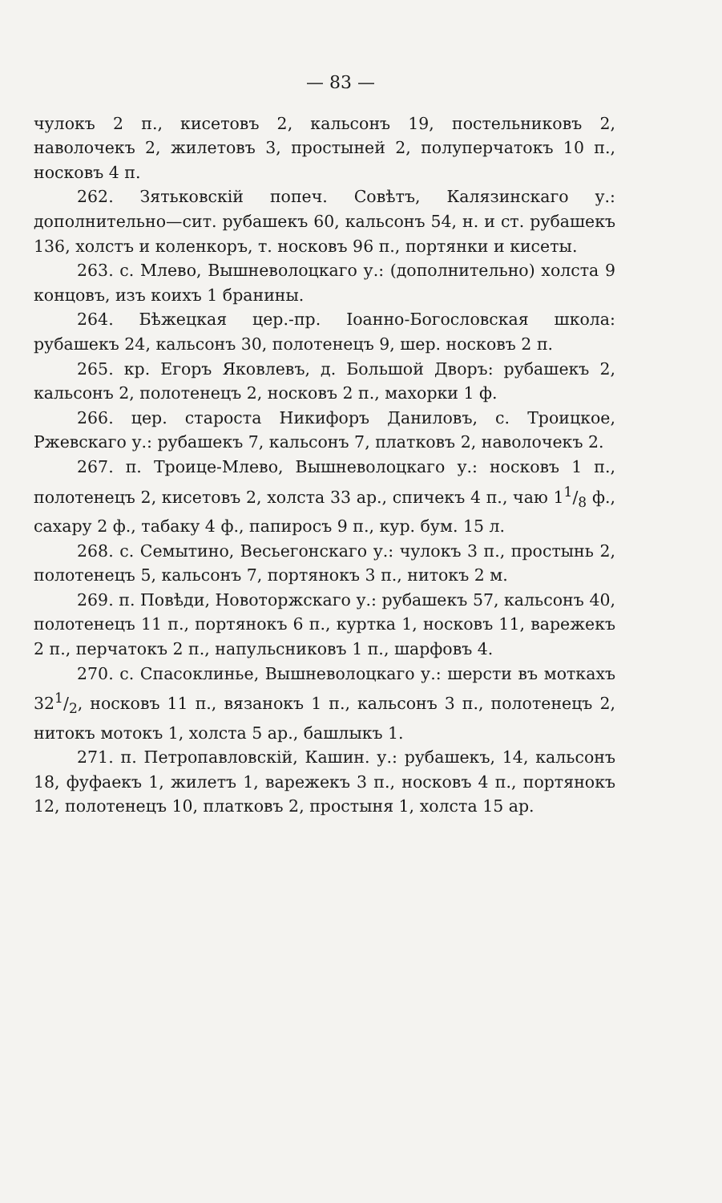— 83 —
чулокъ 2 п., кисетовъ 2, кальсонъ 19, постельниковъ 2, наволочекъ 2, жилетовъ 3, простыней 2, полуперчатокъ 10 п., носковъ 4 п.
262. Зятьковскій попеч. Совѣтъ, Калязинскаго у.: дополнительно—сит. рубашекъ 60, кальсонъ 54, н. и ст. рубашекъ 136, холстъ и коленкоръ, т. носковъ 96 п., портянки и кисеты.
263. с. Млево, Вышневолоцкаго у.: (дополнительно) холста 9 концовъ, изъ коихъ 1 бранины.
264. Бѣжецкая цер.-пр. Іоанно-Богословская школа: рубашекъ 24, кальсонъ 30, полотенецъ 9, шер. носковъ 2 п.
265. кр. Егоръ Яковлевъ, д. Большой Дворъ: рубашекъ 2, кальсонъ 2, полотенецъ 2, носковъ 2 п., махорки 1 ф.
266. цер. староста Никифоръ Даниловъ, с. Троицкое, Ржевскаго у.: рубашекъ 7, кальсонъ 7, платковъ 2, наволочекъ 2.
267. п. Троице-Млево, Вышневолоцкаго у.: носковъ 1 п., полотенецъ 2, кисетовъ 2, холста 33 ар., спичекъ 4 п., чаю 11/8 ф., сахару 2 ф., табаку 4 ф., папиросъ 9 п., кур. бум. 15 л.
268. с. Семытино, Весьегонскаго у.: чулокъ 3 п., простынь 2, полотенецъ 5, кальсонъ 7, портянокъ 3 п., нитокъ 2 м.
269. п. Повѣди, Новоторжскаго у.: рубашекъ 57, кальсонъ 40, полотенецъ 11 п., портянокъ 6 п., куртка 1, носковъ 11, варежекъ 2 п., перчатокъ 2 п., напульсниковъ 1 п., шарфовъ 4.
270. с. Спасоклинье, Вышневолоцкаго у.: шерсти въ моткахъ 321/2, носковъ 11 п., вязанокъ 1 п., кальсонъ 3 п., полотенецъ 2, нитокъ мотокъ 1, холста 5 ар., башлыкъ 1.
271. п. Петропавловскій, Кашин. у.: рубашекъ, 14, кальсонъ 18, фуфаекъ 1, жилетъ 1, варежекъ 3 п., носковъ 4 п., портянокъ 12, полотенецъ 10, платковъ 2, простыня 1, холста 15 ар.